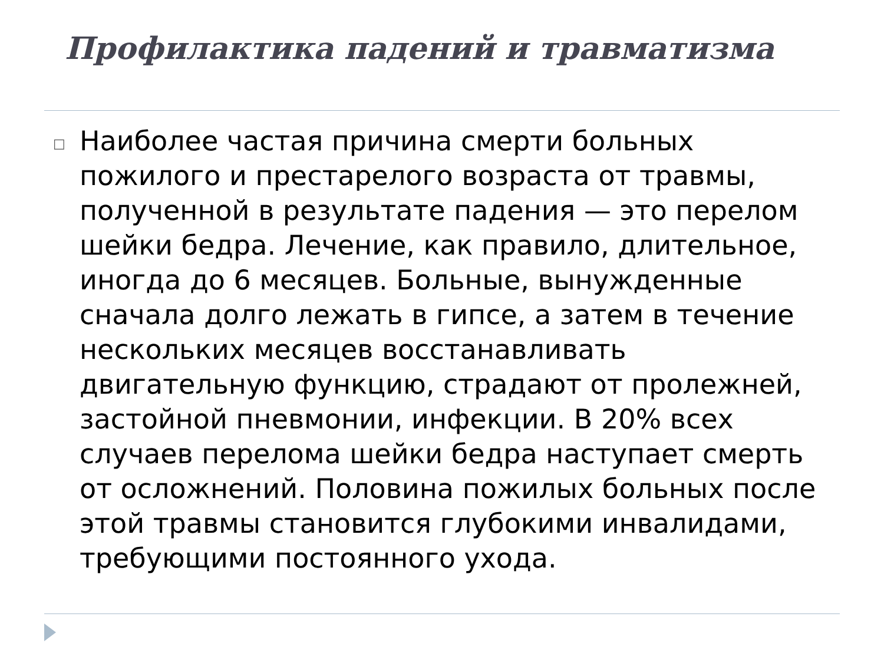Профилактика падений и травматизма
□
Наиболее частая причина смерти больных пожилого и престарелого возраста от травмы, полученной в результате падения — это перелом шейки бедра. Лечение, как правило, длительное, иногда до 6 месяцев. Больные, вынужденные сначала долго лежать в гипсе, а затем в течение нескольких месяцев восстанавливать двигательную функцию, страдают от пролежней, застойной пневмонии, инфекции. В 20% всех случаев перелома шейки бедра наступает смерть от осложнений. Половина пожилых больных после этой травмы становится глубокими инвалидами, требующими постоянного ухода.